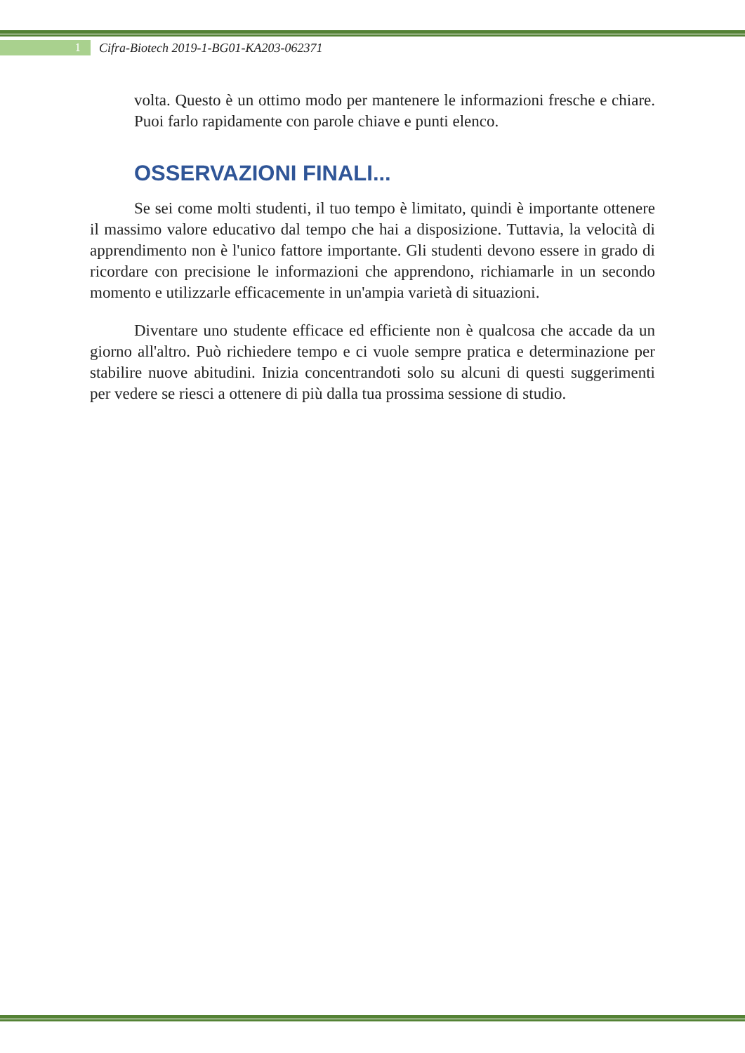1
Cifra-Biotech 2019-1-BG01-KA203-062371
volta. Questo è un ottimo modo per mantenere le informazioni fresche e chiare. Puoi farlo rapidamente con parole chiave e punti elenco.
OSSERVAZIONI FINALI...
Se sei come molti studenti, il tuo tempo è limitato, quindi è importante ottenere il massimo valore educativo dal tempo che hai a disposizione. Tuttavia, la velocità di apprendimento non è l'unico fattore importante. Gli studenti devono essere in grado di ricordare con precisione le informazioni che apprendono, richiamarle in un secondo momento e utilizzarle efficacemente in un'ampia varietà di situazioni.
Diventare uno studente efficace ed efficiente non è qualcosa che accade da un giorno all'altro. Può richiedere tempo e ci vuole sempre pratica e determinazione per stabilire nuove abitudini. Inizia concentrandoti solo su alcuni di questi suggerimenti per vedere se riesci a ottenere di più dalla tua prossima sessione di studio.